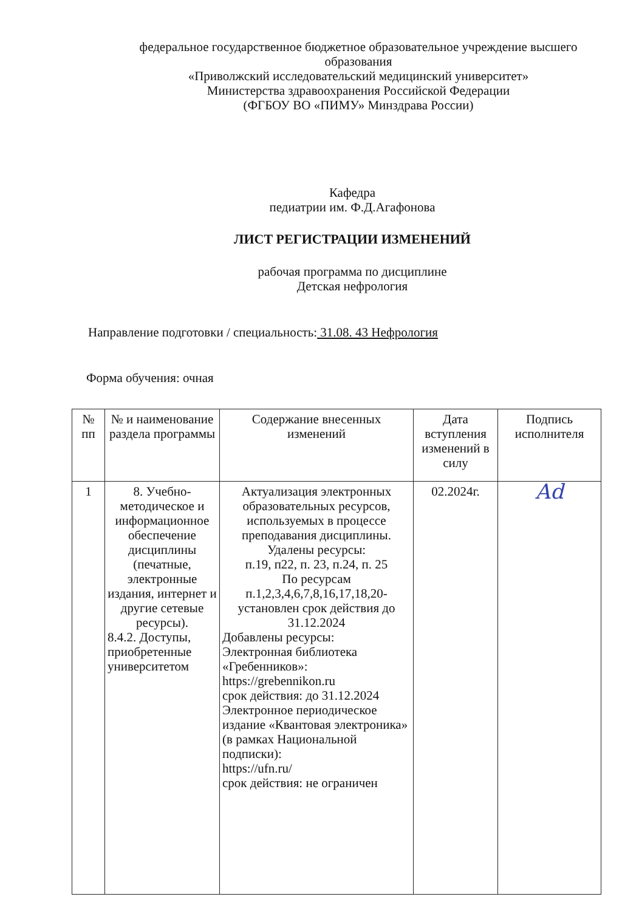федеральное государственное бюджетное образовательное учреждение высшего образования
«Приволжский исследовательский медицинский университет»
Министерства здравоохранения Российской Федерации
(ФГБОУ ВО «ПИМУ» Минздрава России)
Кафедра
педиатрии им. Ф.Д.Агафонова
ЛИСТ РЕГИСТРАЦИИ ИЗМЕНЕНИЙ
рабочая программа по дисциплине
Детская нефрология
Направление подготовки / специальность: 31.08. 43 Нефрология
Форма обучения: очная
| № пп | № и наименование раздела программы | Содержание внесенных изменений | Дата вступления изменений в силу | Подпись исполнителя |
| --- | --- | --- | --- | --- |
| 1 | 8. Учебно-методическое и информационное обеспечение дисциплины (печатные, электронные издания, интернет и другие сетевые ресурсы). 8.4.2. Доступы, приобретенные университетом | Актуализация электронных образовательных ресурсов, используемых в процессе преподавания дисциплины. Удалены ресурсы: п.19, п22, п. 23, п.24, п. 25 По ресурсам п.1,2,3,4,6,7,8,16,17,18,20- установлен срок действия до 31.12.2024 Добавлены ресурсы: Электронная библиотека «Гребенников»: https://grebennikon.ru срок действия: до 31.12.2024 Электронное периодическое издание «Квантовая электроника» (в рамках Национальной подписки): https://ufn.ru/ срок действия: не ограничен | 02.2024г. | Ad |